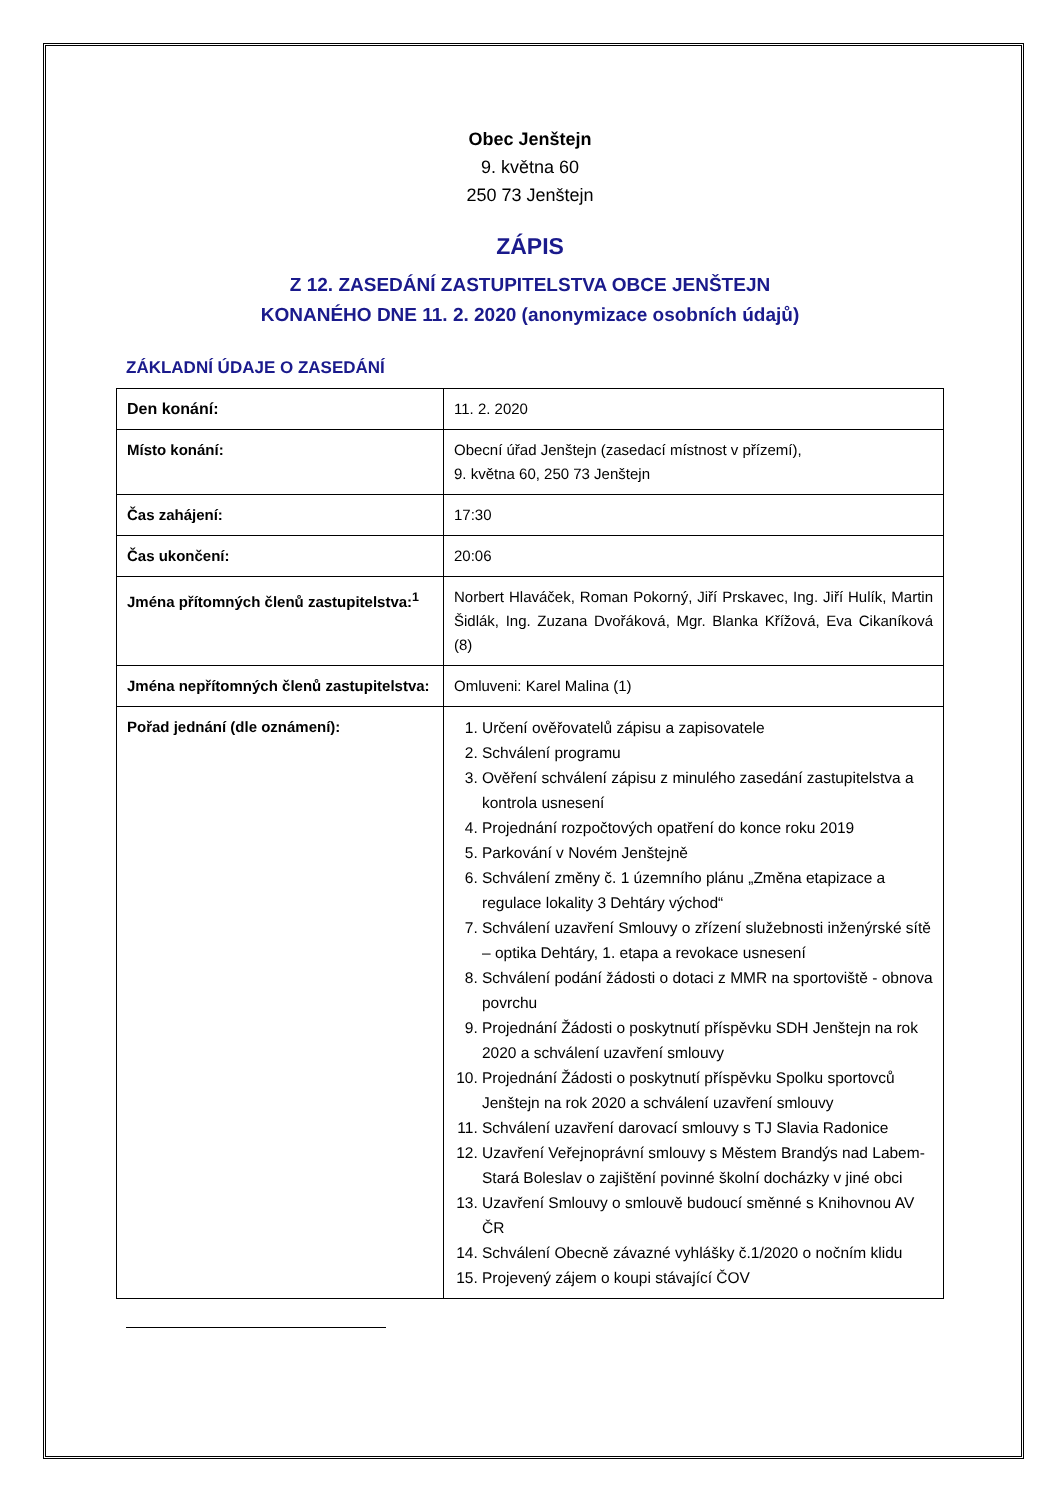Obec Jenštejn
9. května 60
250 73 Jenštejn
ZÁPIS
Z 12. ZASEDÁNÍ ZASTUPITELSTVA OBCE JENŠTEJN
KONANÉHO DNE 11. 2. 2020 (anonymizace osobních údajů)
ZÁKLADNÍ ÚDAJE O ZASEDÁNÍ
| Den konání: | 11. 2. 2020 |
| Místo konání: | Obecní úřad Jenštejn (zasedací místnost v přízemí), 9. května 60, 250 73 Jenštejn |
| Čas zahájení: | 17:30 |
| Čas ukončení: | 20:06 |
| Jména přítomných členů zastupitelstva:<sup>1</sup> | Norbert Hlaváček, Roman Pokorný, Jiří Prskavec, Ing. Jiří Hulík, Martin Šidlák, Ing. Zuzana Dvořáková, Mgr. Blanka Křížová, Eva Cikaníková (8) |
| Jména nepřítomných členů zastupitelstva: | Omluveni: Karel Malina (1) |
| Pořad jednání (dle oznámení): | 1. Určení ověřovatelů zápisu a zapisovatele 2. Schválení programu 3. Ověření schválení zápisu z minulého zasedání zastupitelstva a kontrola usnesení 4. Projednání rozpočtových opatření do konce roku 2019 5. Parkování v Novém Jenštejně 6. Schválení změny č. 1 územního plánu „Změna etapizace a regulace lokality 3 Dehtáry východ“ 7. Schválení uzavření Smlouvy o zřízení služebnosti inženýrské sítě – optika Dehtáry, 1. etapa a revokace usnesení 8. Schválení podání žádosti o dotaci z MMR na sportoviště - obnova povrchu 9. Projednání Žádosti o poskytnutí příspěvku SDH Jenštejn na rok 2020 a schválení uzavření smlouvy 10. Projednání Žádosti o poskytnutí příspěvku Spolku sportovců Jenštejn na rok 2020 a schválení uzavření smlouvy 11. Schválení uzavření darovací smlouvy s TJ Slavia Radonice 12. Uzavření Veřejnoprávní smlouvy s Městem Brandýs nad Labem-Stará Boleslav o zajištění povinné školní docházky v jiné obci 13. Uzavření Smlouvy o smlouvě budoucí směnné s Knihovnou AV ČR 14. Schválení Obecně závazné vyhlášky č.1/2020 o nočním klidu 15. Projevený zájem o koupi stávající ČOV |